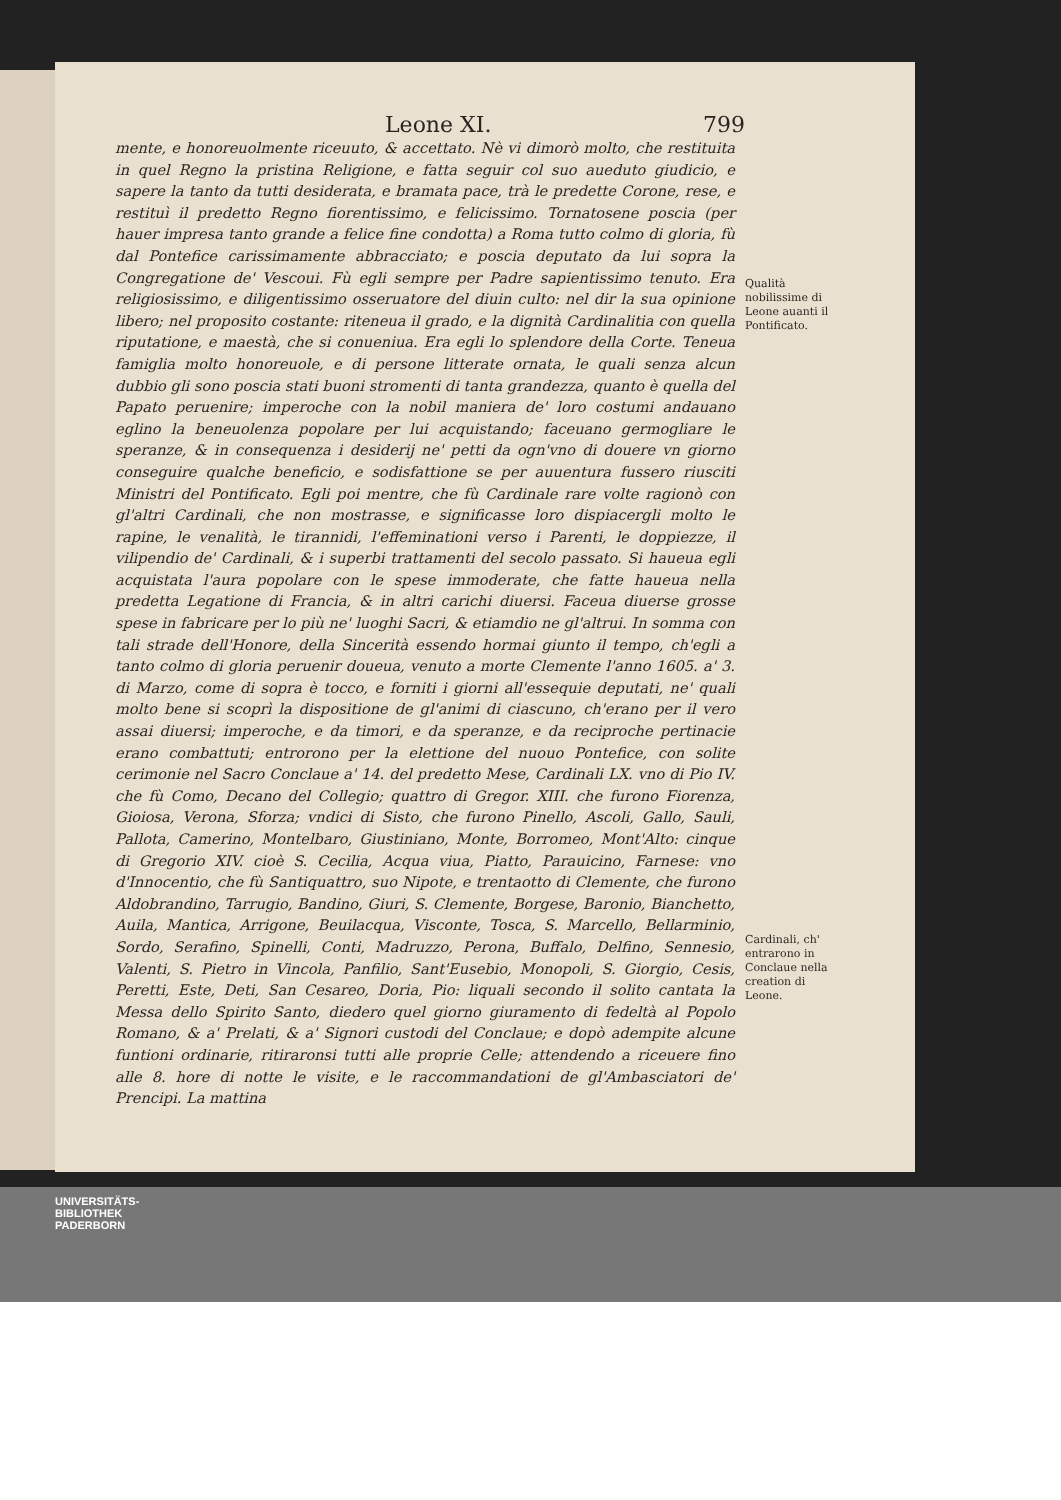Leone XI. 799
mente, e honoreuolmente riceuuto, & accettato. Nè vi dimorò molto, che restituita in quel Regno la pristina Religione, e fatta seguir col suo aueduto giudicio, e sapere la tanto da tutti desiderata, e bramata pace, trà le predette Corone, rese, e restituì il predetto Regno fiorentissimo, e felicissimo. Tornatosene poscia (per hauer impresa tanto grande a felice fine condotta) a Roma tutto colmo di gloria, fù dal Pontefice carissimamente abbracciato; e poscia deputato da lui sopra la Congregatione de' Vescoui. Fù egli sempre per Padre sapientissimo tenuto. Era religiosissimo, e diligentissimo osseruatore del diuin culto: nel dir la sua opinione libero; nel proposito costante: riteneua il grado, e la dignità Cardinalitia con quella riputatione, e maestà, che si conueniua. Era egli lo splendore della Corte. Teneua famiglia molto honoreuole, e di persone litterate ornata, le quali senza alcun dubbio gli sono poscia stati buoni stromenti di tanta grandezza, quanto è quella del Papato peruenire; imperoche con la nobil maniera de' loro costumi andauano eglino la beneuolenza popolare per lui acquistando; faceuano germogliare le speranze, & in consequenza i desiderij ne' petti da ogn'vno di douere vn giorno conseguire qualche beneficio, e sodisfattione se per auuentura fussero riusciti Ministri del Pontificato. Egli poi mentre, che fù Cardinale rare volte ragionò con gl'altri Cardinali, che non mostrasse, e significasse loro dispiacergli molto le rapine, le venalità, le tirannidi, l'effeminationi verso i Parenti, le doppiezze, il vilipendio de' Cardinali, & i superbi trattamenti del secolo passato. Si haueua egli acquistata l'aura popolare con le spese immoderate, che fatte haueua nella predetta Legatione di Francia, & in altri carichi diuersi. Faceua diuerse grosse spese in fabricare per lo più ne' luoghi Sacri, & etiamdio ne gl'altrui. In somma con tali strade dell'Honore, della Sincerità essendo hormai giunto il tempo, ch'egli a tanto colmo di gloria peruenir doueua, venuto a morte Clemente l'anno 1605. a' 3. di Marzo, come di sopra è tocco, e forniti i giorni all'essequie deputati, ne' quali molto bene si scoprì la dispositione de gl'animi di ciascuno, ch'erano per il vero assai diuersi; imperoche, e da timori, e da speranze, e da reciproche pertinacie erano combattuti; entrorono per la elettione del nuouo Pontefice, con solite cerimonie nel Sacro Conclaue a' 14. del predetto Mese, Cardinali LX. vno di Pio IV. che fù Como, Decano del Collegio; quattro di Gregor. XIII. che furono Fiorenza, Gioiosa, Verona, Sforza; vndici di Sisto, che furono Pinello, Ascoli, Gallo, Sauli, Pallota, Camerino, Montelbaro, Giustiniano, Monte, Borromeo, Mont'Alto: cinque di Gregorio XIV. cioè S. Cecilia, Acqua viua, Piatto, Parauicino, Farnese: vno d'Innocentio, che fù Santiquattro, suo Nipote, e trentaotto di Clemente, che furono Aldobrandino, Tarrugio, Bandino, Giuri, S. Clemente, Borgese, Baronio, Bianchetto, Auila, Mantica, Arrigone, Beuilacqua, Visconte, Tosca, S. Marcello, Bellarminio, Sordo, Serafino, Spinelli, Conti, Madruzzo, Perona, Buffalo, Delfino, Sennesio, Valenti, S. Pietro in Vincola, Panfilio, Sant'Eusebio, Monopoli, S. Giorgio, Cesis, Peretti, Este, Deti, San Cesareo, Doria, Pio: liquali secondo il solito cantata la Messa dello Spirito Santo, diedero quel giorno giuramento di fedeltà al Popolo Romano, & a' Prelati, & a' Signori custodi del Conclaue; e dopò adempite alcune funtioni ordinarie, ritiraronsi tutti alle proprie Celle; attendendo a riceuere fino alle 8. hore di notte le visite, e le raccommandationi de gl'Ambasciatori de' Prencipi. La mattina
Qualità nobilissime di Leone auanti il Pontificato.
Cardinali, ch' entrarono in Conclaue nella creation di Leone.
UNIVERSITÄTS-
BIBLIOTHEK
PADERBORN